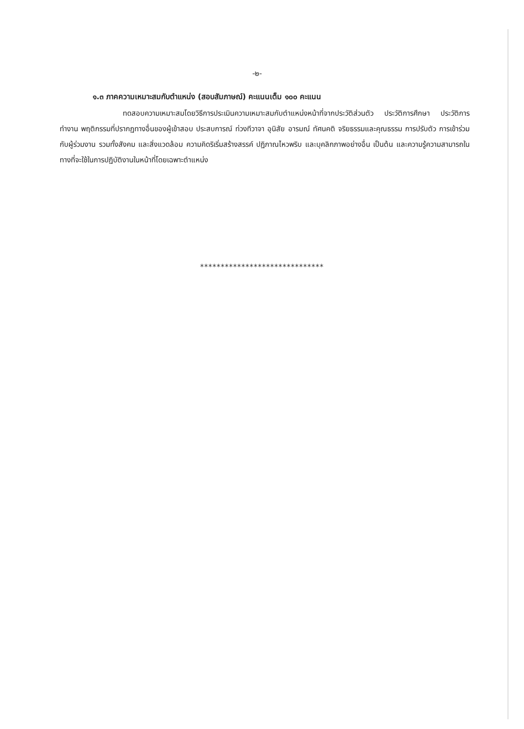-๒-
๑.๓ ภาคความเหมาะสมกับตำแหน่ง (สอบสัมภาษณ์) คะแนนเต็ม ๑๐๐ คะแนน
ทดสอบความเหมาะสมโดยวิธีการประเมินความเหมาะสมกับตำแหน่งหน้าที่จากประวัติส่วนตัว ประวัติการศึกษา ประวัติการทำงาน พฤติกรรมที่ปรากฏทางอื่นของผู้เข้าสอบ ประสบการณ์ ท่วงทีวาจา อุนิสัย อารมณ์ ทัศนคติ จริยธรรมและคุณธรรม การปรับตัว การเข้าร่วมกับผู้ร่วมงาน รวมทั้งสังคม และสิ่งแวดล้อม ความคิดริเริ่มสร้างสรรค์ ปฏิภาณไหวพริบ และบุคลิกภาพอย่างอื่น เป็นต้น และความรู้ความสามารถในทางที่จะใช้ในการปฏิบัติงานในหน้าที่โดยเฉพาะตำแหน่ง
******************************